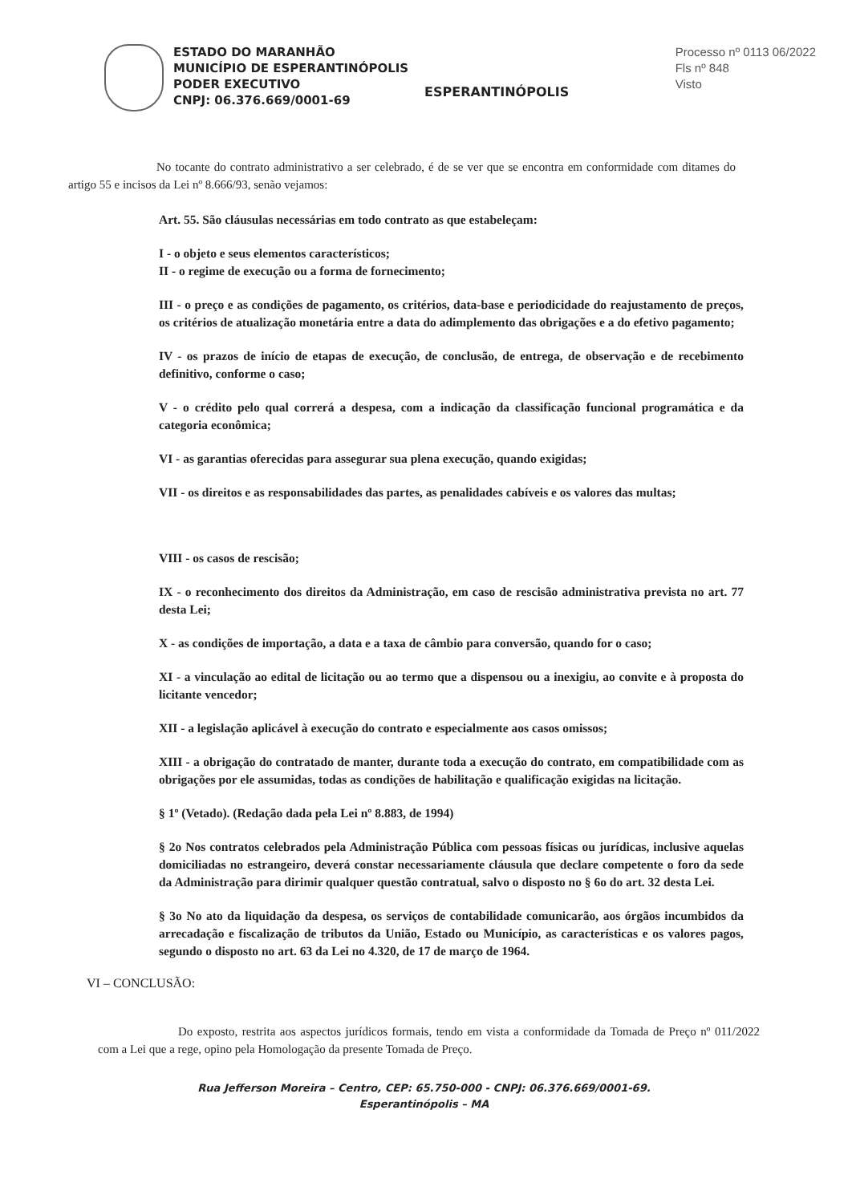ESTADO DO MARANHÃO
MUNICÍPIO DE ESPERANTINÓPOLIS
PODER EXECUTIVO
CNPJ: 06.376.669/0001-69
ESPERANTINÓPOLIS
Processo nº 0113 06/2022
Fls nº 848
Visto
No tocante do contrato administrativo a ser celebrado, é de se ver que se encontra em conformidade com ditames do artigo 55 e incisos da Lei nº 8.666/93, senão vejamos:
Art. 55. São cláusulas necessárias em todo contrato as que estabeleçam:
I - o objeto e seus elementos característicos;
II - o regime de execução ou a forma de fornecimento;
III - o preço e as condições de pagamento, os critérios, data-base e periodicidade do reajustamento de preços, os critérios de atualização monetária entre a data do adimplemento das obrigações e a do efetivo pagamento;
IV - os prazos de início de etapas de execução, de conclusão, de entrega, de observação e de recebimento definitivo, conforme o caso;
V - o crédito pelo qual correrá a despesa, com a indicação da classificação funcional programática e da categoria econômica;
VI - as garantias oferecidas para assegurar sua plena execução, quando exigidas;
VII - os direitos e as responsabilidades das partes, as penalidades cabíveis e os valores das multas;
VIII - os casos de rescisão;
IX - o reconhecimento dos direitos da Administração, em caso de rescisão administrativa prevista no art. 77 desta Lei;
X - as condições de importação, a data e a taxa de câmbio para conversão, quando for o caso;
XI - a vinculação ao edital de licitação ou ao termo que a dispensou ou a inexigiu, ao convite e à proposta do licitante vencedor;
XII - a legislação aplicável à execução do contrato e especialmente aos casos omissos;
XIII - a obrigação do contratado de manter, durante toda a execução do contrato, em compatibilidade com as obrigações por ele assumidas, todas as condições de habilitação e qualificação exigidas na licitação.
§ 1º (Vetado). (Redação dada pela Lei nº 8.883, de 1994)
§ 2o Nos contratos celebrados pela Administração Pública com pessoas físicas ou jurídicas, inclusive aquelas domiciliadas no estrangeiro, deverá constar necessariamente cláusula que declare competente o foro da sede da Administração para dirimir qualquer questão contratual, salvo o disposto no § 6o do art. 32 desta Lei.
§ 3o No ato da liquidação da despesa, os serviços de contabilidade comunicarão, aos órgãos incumbidos da arrecadação e fiscalização de tributos da União, Estado ou Município, as características e os valores pagos, segundo o disposto no art. 63 da Lei no 4.320, de 17 de março de 1964.
VI – CONCLUSÃO:
Do exposto, restrita aos aspectos jurídicos formais, tendo em vista a conformidade da Tomada de Preço nº 011/2022 com a Lei que a rege, opino pela Homologação da presente Tomada de Preço.
Rua Jefferson Moreira – Centro, CEP: 65.750-000 - CNPJ: 06.376.669/0001-69.
Esperantinópolis – MA